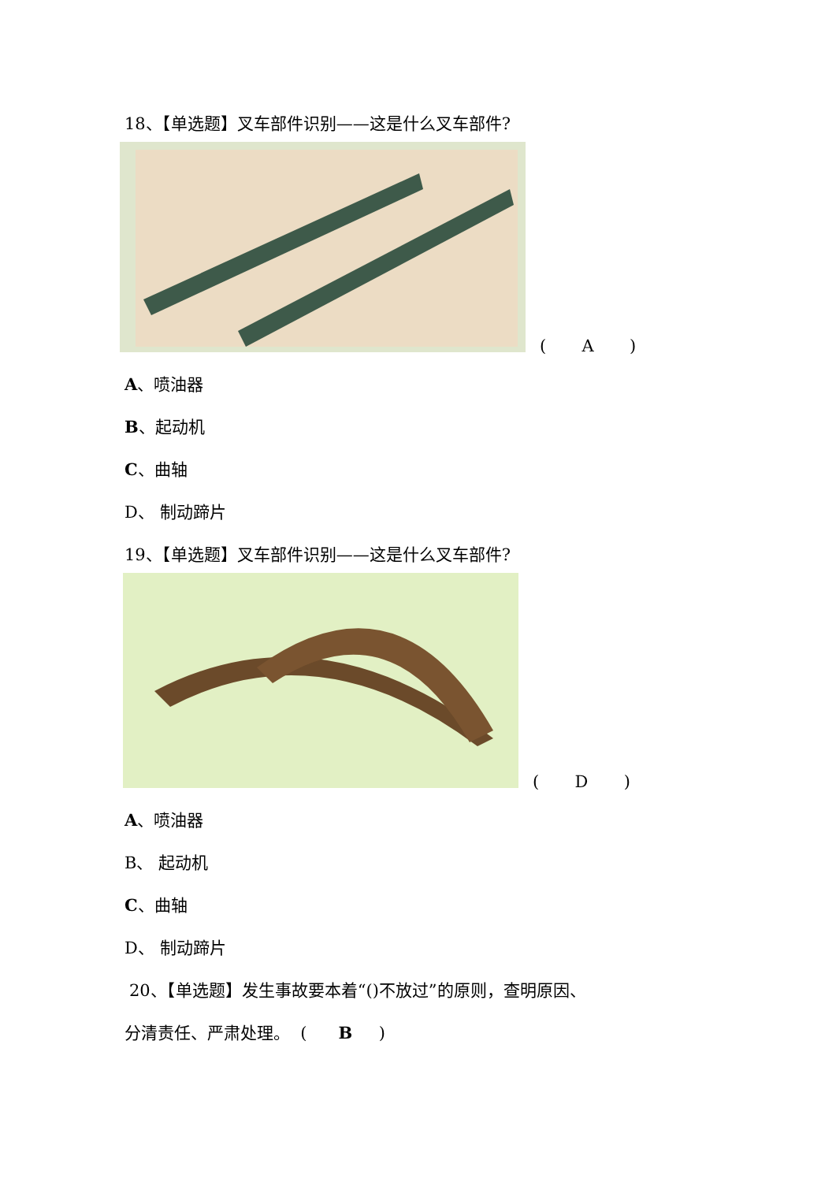18、【单选题】叉车部件识别——这是什么叉车部件?
( A )
A、喷油器
B、起动机
C、曲轴
D、 制动蹄片
19、【单选题】叉车部件识别——这是什么叉车部件?
( D )
A、喷油器
B、 起动机
C、曲轴
D、 制动蹄片
20、【单选题】发生事故要本着“()不放过”的原则，查明原因、
分清责任、严肃处理。 ( B )